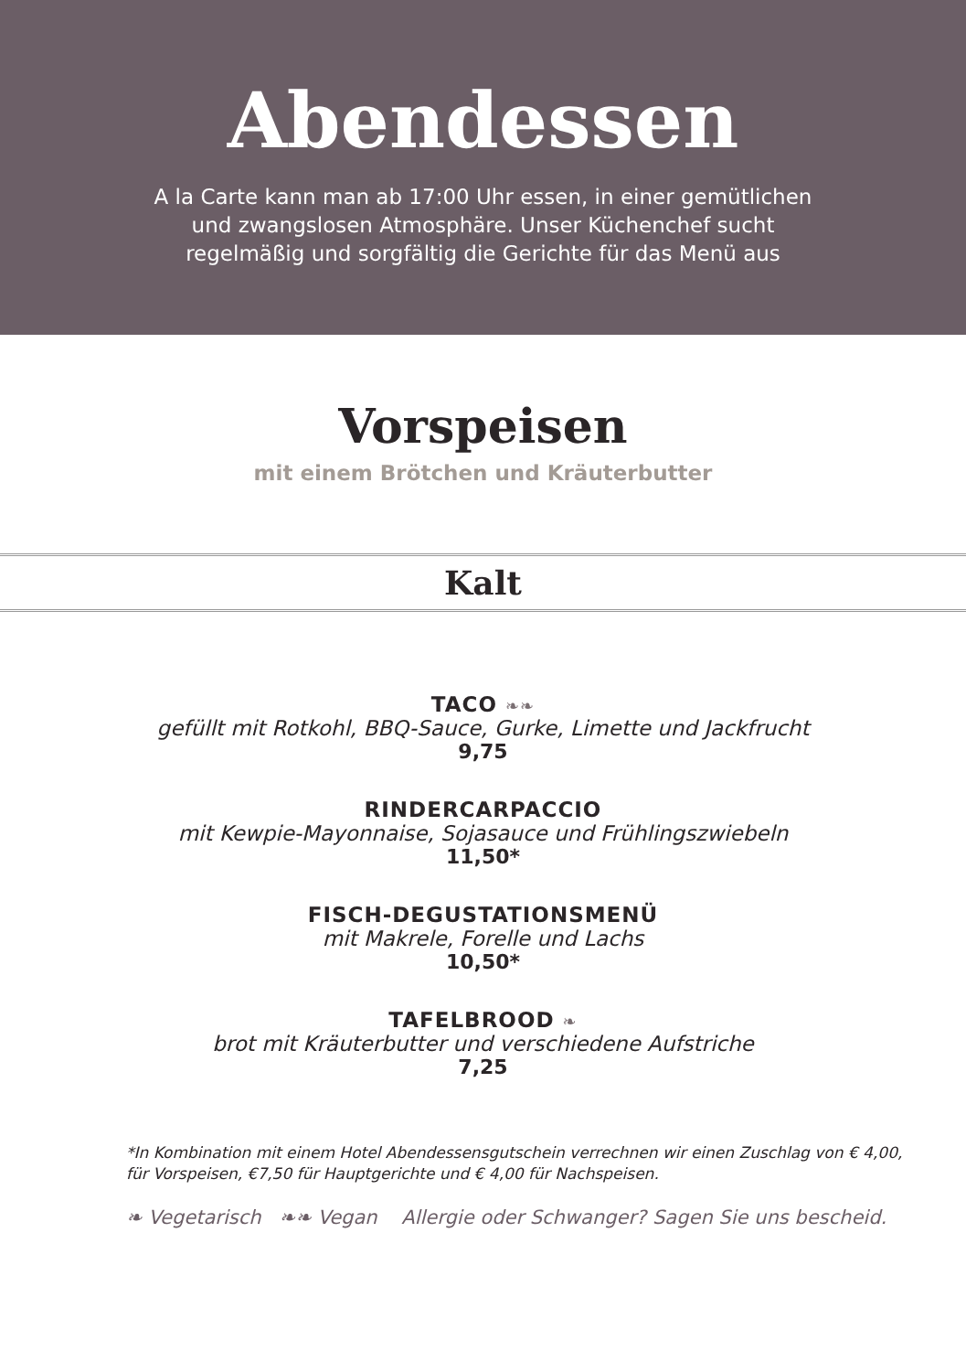Abendessen
A la Carte kann man ab 17:00 Uhr essen, in einer gemütlichen
und zwangslosen Atmosphäre. Unser Küchenchef sucht
regelmäßig und sorgfältig die Gerichte für das Menü aus
Vorspeisen
mit einem Brötchen und Kräuterbutter
Kalt
TACO ❧❧
gefüllt mit Rotkohl, BBQ-Sauce, Gurke, Limette und Jackfrucht
9,75
RINDERCARPACCIO
mit Kewpie-Mayonnaise, Sojasauce und Frühlingszwiebeln
11,50*
FISCH-DEGUSTATIONSMENÜ
mit Makrele, Forelle und Lachs
10,50*
TAFELBROOD ❧
brot mit Kräuterbutter und verschiedene Aufstriche
7,25
*In Kombination mit einem Hotel Abendessensgutschein verrechnen wir einen Zuschlag von € 4,00,
für Vorspeisen, €7,50 für Hauptgerichte und € 4,00 für Nachspeisen.
❧ Vegetarisch ❧❧ Vegan Allergie oder Schwanger? Sagen Sie uns bescheid.